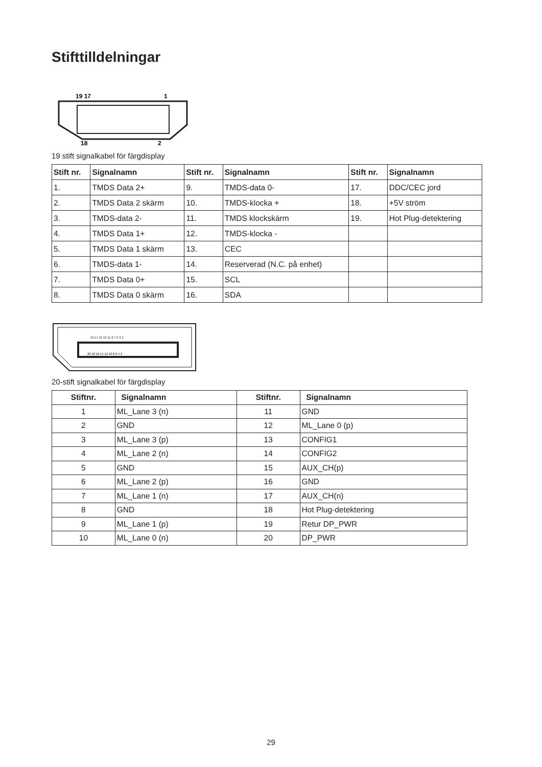Stifttilldelningar
19 17
1
18
2
19 stift signalkabel för färgdisplay
| Stift nr. | Signalnamn | Stift nr. | Signalnamn | Stift nr. | Signalnamn |
| --- | --- | --- | --- | --- | --- |
| 1. | TMDS Data 2+ | 9. | TMDS-data 0- | 17. | DDC/CEC jord |
| 2. | TMDS Data 2 skärm | 10. | TMDS-klocka + | 18. | +5V ström |
| 3. | TMDS-data 2- | 11. | TMDS klockskärm | 19. | Hot Plug-detektering |
| 4. | TMDS Data 1+ | 12. | TMDS-klocka - | | |
| 5. | TMDS Data 1 skärm | 13. | CEC | | |
| 6. | TMDS-data 1- | 14. | Reserverad (N.C. på enhet) | | |
| 7. | TMDS Data 0+ | 15. | SCL | | |
| 8. | TMDS Data 0 skärm | 16. | SDA | | |
19 17 15 13 11 9 7 5 3 1
20 18 16 14 12 10 8 6 4 2
20-stift signalkabel för färgdisplay
| Stiftnr. | Signalnamn | Stiftnr. | Signalnamn |
| --- | --- | --- | --- |
| 1 | ML_Lane 3 (n) | 11 | GND |
| 2 | GND | 12 | ML_Lane 0 (p) |
| 3 | ML_Lane 3 (p) | 13 | CONFIG1 |
| 4 | ML_Lane 2 (n) | 14 | CONFIG2 |
| 5 | GND | 15 | AUX_CH(p) |
| 6 | ML_Lane 2 (p) | 16 | GND |
| 7 | ML_Lane 1 (n) | 17 | AUX_CH(n) |
| 8 | GND | 18 | Hot Plug-detektering |
| 9 | ML_Lane 1 (p) | 19 | Retur DP_PWR |
| 10 | ML_Lane 0 (n) | 20 | DP_PWR |
29